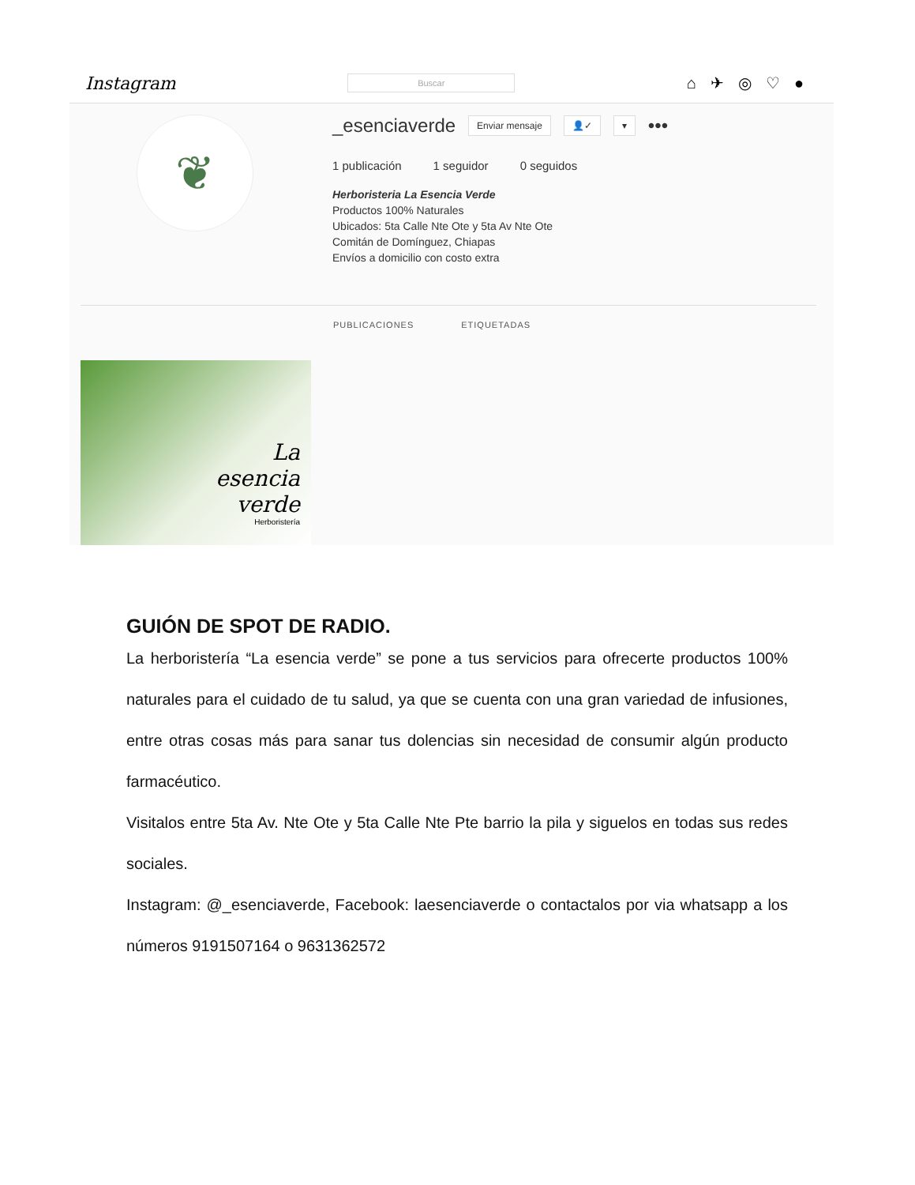Instagram Buscar ⌂✈◎♡●
❦
_esenciaverde Enviar mensaje 👤✓ ▾ •••
1 publicación 1 seguidor 0 seguidos
Herboristeria La Esencia Verde
Productos 100% Naturales
Ubicados: 5ta Calle Nte Ote y 5ta Av Nte Ote
Comitán de Domínguez, Chiapas
Envíos a domicilio con costo extra
PUBLICACIONES ETIQUETADAS
La
esencia
verde
Herboristería
GUIÓN DE SPOT DE RADIO.
La herboristería “La esencia verde” se pone a tus servicios para ofrecerte productos 100% naturales para el cuidado de tu salud, ya que se cuenta con una gran variedad de infusiones, entre otras cosas más para sanar tus dolencias sin necesidad de consumir algún producto farmacéutico.
Visitalos entre 5ta Av. Nte Ote y 5ta Calle Nte Pte barrio la pila y siguelos en todas sus redes sociales.
Instagram: @_esenciaverde, Facebook: laesenciaverde o contactalos por via whatsapp a los números 9191507164 o 9631362572